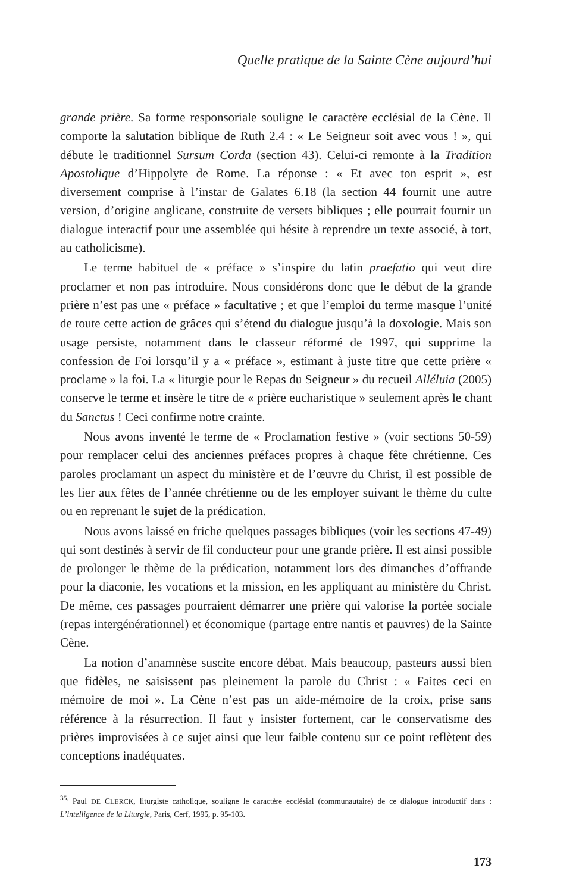Quelle pratique de la Sainte Cène aujourd’hui
grande prière. Sa forme responsoriale souligne le caractère ecclésial de la Cène. Il comporte la salutation biblique de Ruth 2.4 : « Le Seigneur soit avec vous ! », qui débute le traditionnel Sursum Corda (section 43). Celui-ci remonte à la Tradition Apostolique d’Hippolyte de Rome. La réponse : « Et avec ton esprit », est diversement comprise à l’instar de Galates 6.18 (la section 44 fournit une autre version, d’origine anglicane, construite de versets bibliques ; elle pourrait fournir un dialogue interactif pour une assemblée qui hésite à reprendre un texte associé, à tort, au catholicisme).
Le terme habituel de « préface » s’inspire du latin praefatio qui veut dire proclamer et non pas introduire. Nous considérons donc que le début de la grande prière n’est pas une « préface » facultative ; et que l’emploi du terme masque l’unité de toute cette action de grâces qui s’étend du dialogue jusqu’à la doxologie. Mais son usage persiste, notamment dans le classeur réformé de 1997, qui supprime la confession de Foi lorsqu’il y a « préface », estimant à juste titre que cette prière « proclame » la foi. La « liturgie pour le Repas du Seigneur » du recueil Alléluia (2005) conserve le terme et insère le titre de « prière eucharistique » seulement après le chant du Sanctus ! Ceci confirme notre crainte.
Nous avons inventé le terme de « Proclamation festive » (voir sections 50-59) pour remplacer celui des anciennes préfaces propres à chaque fête chrétienne. Ces paroles proclamant un aspect du ministère et de l’œuvre du Christ, il est possible de les lier aux fêtes de l’année chrétienne ou de les employer suivant le thème du culte ou en reprenant le sujet de la prédication.
Nous avons laissé en friche quelques passages bibliques (voir les sections 47-49) qui sont destinés à servir de fil conducteur pour une grande prière. Il est ainsi possible de prolonger le thème de la prédication, notamment lors des dimanches d’offrande pour la diaconie, les vocations et la mission, en les appliquant au ministère du Christ. De même, ces passages pourraient démarrer une prière qui valorise la portée sociale (repas intergénérationnel) et économique (partage entre nantis et pauvres) de la Sainte Cène.
La notion d’anamnèse suscite encore débat. Mais beaucoup, pasteurs aussi bien que fidèles, ne saisissent pas pleinement la parole du Christ : « Faites ceci en mémoire de moi ». La Cène n’est pas un aide-mémoire de la croix, prise sans référence à la résurrection. Il faut y insister fortement, car le conservatisme des prières improvisées à ce sujet ainsi que leur faible contenu sur ce point reflètent des conceptions inadéquates.
<sup>35.</sup> Paul DE CLERCK, liturgiste catholique, souligne le caractère ecclésial (communautaire) de ce dialogue introductif dans : L’intelligence de la Liturgie, Paris, Cerf, 1995, p. 95-103.
173